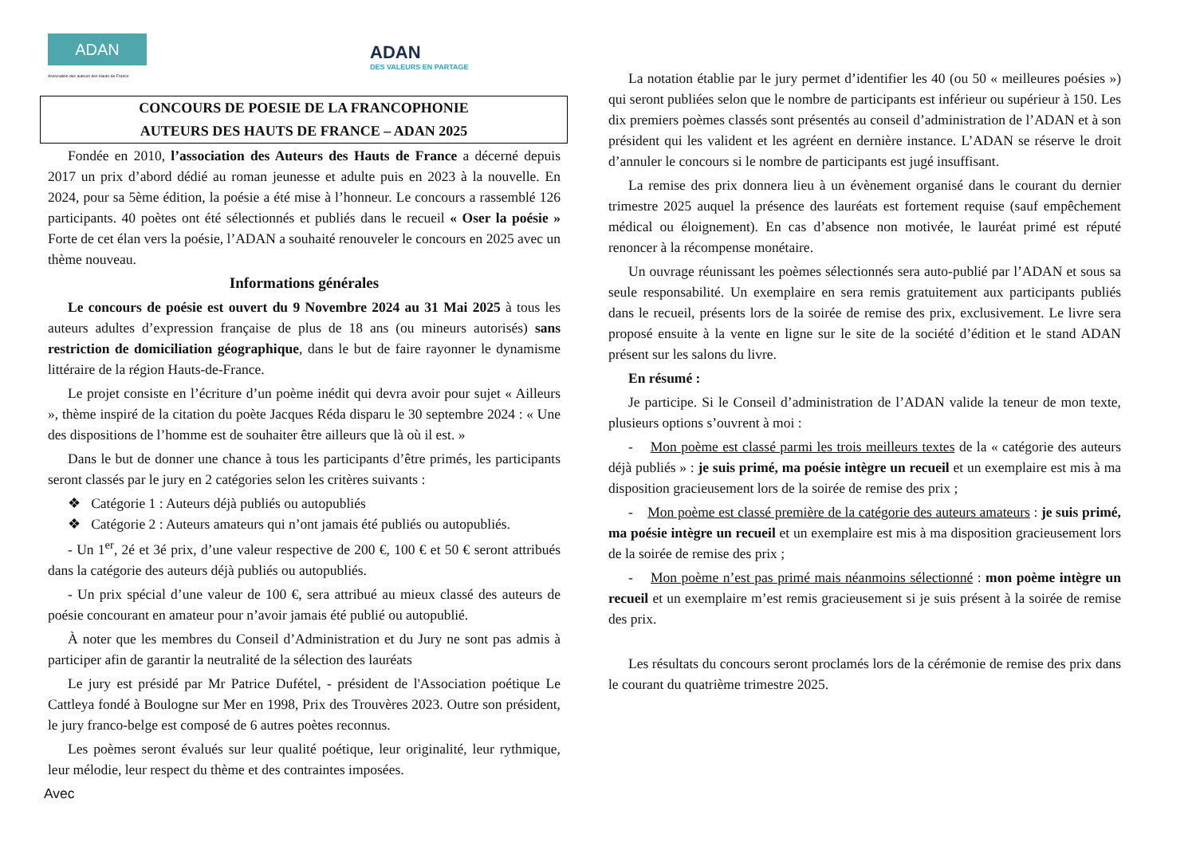ADAN
Association des auteurs des Hauts-de-France
ADAN
DES VALEURS EN PARTAGE
CONCOURS DE POESIE DE LA FRANCOPHONIE
AUTEURS DES HAUTS DE FRANCE – ADAN 2025
Fondée en 2010, l’association des Auteurs des Hauts de France a décerné depuis 2017 un prix d’abord dédié au roman jeunesse et adulte puis en 2023 à la nouvelle. En 2024, pour sa 5ème édition, la poésie a été mise à l’honneur. Le concours a rassemblé 126 participants. 40 poètes ont été sélectionnés et publiés dans le recueil « Oser la poésie » Forte de cet élan vers la poésie, l’ADAN a souhaité renouveler le concours en 2025 avec un thème nouveau.
Informations générales
Le concours de poésie est ouvert du 9 Novembre 2024 au 31 Mai 2025 à tous les auteurs adultes d’expression française de plus de 18 ans (ou mineurs autorisés) sans restriction de domiciliation géographique, dans le but de faire rayonner le dynamisme littéraire de la région Hauts-de-France.
Le projet consiste en l’écriture d’un poème inédit qui devra avoir pour sujet « Ailleurs », thème inspiré de la citation du poète Jacques Réda disparu le 30 septembre 2024 : « Une des dispositions de l’homme est de souhaiter être ailleurs que là où il est. »
Dans le but de donner une chance à tous les participants d’être primés, les participants seront classés par le jury en 2 catégories selon les critères suivants :
❖ Catégorie 1 : Auteurs déjà publiés ou autopubliés
❖ Catégorie 2 : Auteurs amateurs qui n’ont jamais été publiés ou autopubliés.
- Un 1<sup>er</sup>, 2é et 3é prix, d’une valeur respective de 200 €, 100 € et 50 € seront attribués dans la catégorie des auteurs déjà publiés ou autopubliés.
- Un prix spécial d’une valeur de 100 €, sera attribué au mieux classé des auteurs de poésie concourant en amateur pour n’avoir jamais été publié ou autopublié.
À noter que les membres du Conseil d’Administration et du Jury ne sont pas admis à participer afin de garantir la neutralité de la sélection des lauréats
Le jury est présidé par Mr Patrice Dufétel, - président de l'Association poétique Le Cattleya fondé à Boulogne sur Mer en 1998, Prix des Trouvères 2023. Outre son président, le jury franco-belge est composé de 6 autres poètes reconnus.
Les poèmes seront évalués sur leur qualité poétique, leur originalité, leur rythmique, leur mélodie, leur respect du thème et des contraintes imposées.
Avec
La notation établie par le jury permet d’identifier les 40 (ou 50 « meilleures poésies ») qui seront publiées selon que le nombre de participants est inférieur ou supérieur à 150. Les dix premiers poèmes classés sont présentés au conseil d’administration de l’ADAN et à son président qui les valident et les agréent en dernière instance. L’ADAN se réserve le droit d’annuler le concours si le nombre de participants est jugé insuffisant.
La remise des prix donnera lieu à un évènement organisé dans le courant du dernier trimestre 2025 auquel la présence des lauréats est fortement requise (sauf empêchement médical ou éloignement). En cas d’absence non motivée, le lauréat primé est réputé renoncer à la récompense monétaire.
Un ouvrage réunissant les poèmes sélectionnés sera auto-publié par l’ADAN et sous sa seule responsabilité. Un exemplaire en sera remis gratuitement aux participants publiés dans le recueil, présents lors de la soirée de remise des prix, exclusivement. Le livre sera proposé ensuite à la vente en ligne sur le site de la société d’édition et le stand ADAN présent sur les salons du livre.
En résumé :
Je participe. Si le Conseil d’administration de l’ADAN valide la teneur de mon texte, plusieurs options s’ouvrent à moi :
- Mon poème est classé parmi les trois meilleurs textes de la « catégorie des auteurs déjà publiés » : je suis primé, ma poésie intègre un recueil et un exemplaire est mis à ma disposition gracieusement lors de la soirée de remise des prix ;
- Mon poème est classé première de la catégorie des auteurs amateurs : je suis primé, ma poésie intègre un recueil et un exemplaire est mis à ma disposition gracieusement lors de la soirée de remise des prix ;
- Mon poème n’est pas primé mais néanmoins sélectionné : mon poème intègre un recueil et un exemplaire m’est remis gracieusement si je suis présent à la soirée de remise des prix.
Les résultats du concours seront proclamés lors de la cérémonie de remise des prix dans le courant du quatrième trimestre 2025.